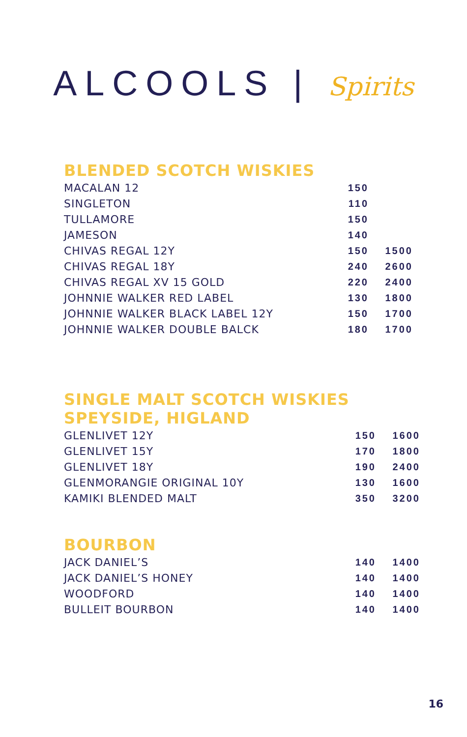ALCOOLS | Spirits
BLENDED SCOTCH WISKIES
| MACALAN 12 | 150 | |
| SINGLETON | 110 | |
| TULLAMORE | 150 | |
| JAMESON | 140 | |
| CHIVAS REGAL 12Y | 150 | 1500 |
| CHIVAS REGAL 18Y | 240 | 2600 |
| CHIVAS REGAL XV 15 GOLD | 220 | 2400 |
| JOHNNIE WALKER RED LABEL | 130 | 1800 |
| JOHNNIE WALKER BLACK LABEL 12Y | 150 | 1700 |
| JOHNNIE WALKER DOUBLE BALCK | 180 | 1700 |
SINGLE MALT SCOTCH WISKIES
SPEYSIDE, HIGLAND
| GLENLIVET 12Y | 150 | 1600 |
| GLENLIVET 15Y | 170 | 1800 |
| GLENLIVET 18Y | 190 | 2400 |
| GLENMORANGIE ORIGINAL 10Y | 130 | 1600 |
| KAMIKI BLENDED MALT | 350 | 3200 |
BOURBON
| JACK DANIEL’S | 140 | 1400 |
| JACK DANIEL’S HONEY | 140 | 1400 |
| WOODFORD | 140 | 1400 |
| BULLEIT BOURBON | 140 | 1400 |
16